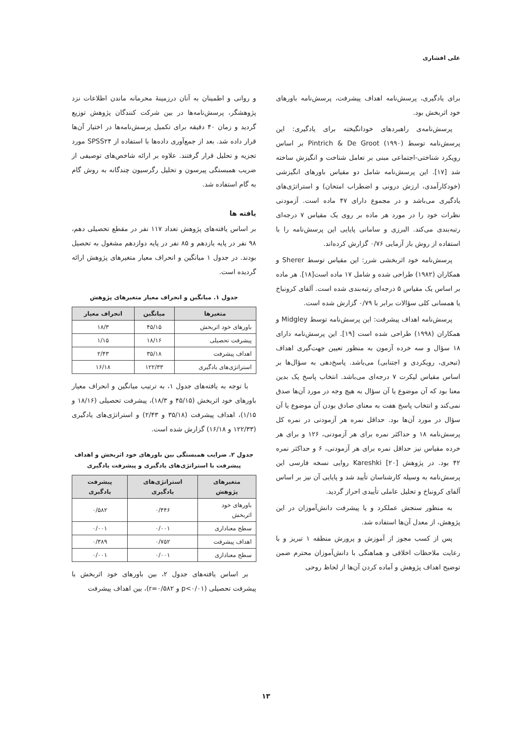علی افشاری
برای یادگیری، پرسش‌نامه اهداف پیشرفت، پرسش‌نامه باورهای خود اثربخش بود.
پرسش‌نامه‌ی راهبردهای خودانگیخته برای یادگیری: این پرسش‌نامه توسط Pintrich & De Groot (۱۹۹۰) بر اساس رویکرد شناختی-اجتماعی مبنی بر تعامل شناخت و انگیزش ساخته شد [۱۷]. این پرسش‌نامه شامل دو مقیاس باورهای انگیزشی (خودکارآمدی، ارزش درونی و اضطراب امتحان) و استراتژی‌های یادگیری می‌باشد و در مجموع دارای ۴۷ ماده است. آزمودنی نظرات خود را در مورد هر ماده بر روی یک مقیاس ۷ درجه‌ای رتبه‌بندی می‌کند. البرزی و سامانی پایایی این پرسش‌نامه را با استفاده از روش باز آزمایی ۰/۷۶ گزارش کرده‌اند.
پرسش‌نامه خود اثربخشی شرر: این مقیاس توسط Sherer و همکاران (۱۹۸۲) طراحی شده و شامل ۱۷ ماده است[۱۸]. هر ماده بر اساس یک مقیاس ۵ درجه‌ای رتبه‌بندی شده است. آلفای کرونباخ یا همسانی کلی سؤالات برابر با ۰/۷۹ گزارش شده است.
پرسش‌نامه اهداف پیشرفت: این پرسش‌نامه توسط Midgley و همکاران (۱۹۹۸) طراحی شده است [۱۹]. این پرسش‌نامه دارای ۱۸ سؤال و سه خرده آزمون به منظور تعیین جهت‌گیری اهداف (تبحری، رویکردی و اجتنابی) می‌باشد. پاسخ‌دهی به سؤال‌ها بر اساس مقیاس لیکرت ۷ درجه‌ای می‌باشد. انتخاب پاسخ یک بدین معنا بود که آن موضوع یا آن سؤال به هیچ وجه در مورد آن‌ها صدق نمی‌کند و انتخاب پاسخ هفت به معنای صادق بودن آن موضوع یا آن سؤال در مورد آن‌ها بود. حداقل نمره هر آزمودنی در نمره کل پرسش‌نامه ۱۸ و حداکثر نمره برای هر آزمودنی، ۱۲۶ و برای هر خرده مقیاس نیز حداقل نمره برای هر آزمودنی، ۶ و حداکثر نمره ۴۲ بود. در پژوهش Kareshki [۲۰] روایی نسخه فارسی این پرسش‌نامه به وسیله کارشناسان تأیید شد و پایایی آن نیز بر اساس آلفای کرونباخ و تحلیل عاملی تأییدی احراز گردید.
به منظور سنجش عملکرد و یا پیشرفت دانش‌آموزان در این پژوهش، از معدل آن‌ها استفاده شد.
پس از کسب مجوز از آموزش و پرورش منطقه ۱ تبریز و با رعایت ملاحظات اخلاقی و هماهنگی با دانش‌آموزان محترم ضمن توضیح اهداف پژوهش و آماده کردن آن‌ها از لحاظ روحی
و روانی و اطمینان به آنان درزمینهٔ محرمانه ماندن اطلاعات نزد پژوهشگر، پرسش‌نامه‌ها در بین شرکت کنندگان پژوهش توزیع گردید و زمان ۴۰ دقیقه برای تکمیل پرسش‌نامه‌ها در اختیار آن‌ها قرار داده شد. بعد از جمع‌آوری داده‌ها با استفاده از SPSS۲۴ مورد تجزیه و تحلیل قرار گرفتند. علاوه بر ارائه شاخص‌های توصیفی از ضریب همبستگی پیرسون و تحلیل رگرسیون چندگانه به روش گام به گام استفاده شد.
یافته ها
بر اساس یافته‌های پژوهش تعداد ۱۱۷ نفر در مقطع تحصیلی دهم، ۹۸ نفر در پایه یازدهم و ۸۵ نفر در پایه دوازدهم مشغول به تحصیل بودند. در جدول ۱ میانگین و انحراف معیار متغیرهای پژوهش ارائه گردیده است.
جدول ۱. میانگین و انحراف معیار متغیرهای پژوهش
| متغیرها | میانگین | انحراف معیار |
| --- | --- | --- |
| باورهای خود اثربخش | ۴۵/۱۵ | ۱۸/۳ |
| پیشرفت تحصیلی | ۱۸/۱۶ | ۱/۱۵ |
| اهداف پیشرفت | ۳۵/۱۸ | ۲/۴۳ |
| استراتژی‌های یادگیری | ۱۲۲/۳۳ | ۱۶/۱۸ |
با توجه به یافته‌های جدول ۱، به ترتیب میانگین و انحراف معیار باورهای خود اثربخش (۴۵/۱۵ و ۱۸/۳)، پیشرفت تحصیلی (۱۸/۱۶ و ۱/۱۵)، اهداف پیشرفت (۳۵/۱۸ و ۲/۴۳) و استراتژی‌های یادگیری (۱۲۲/۳۳ و ۱۶/۱۸) گزارش شده است.
جدول ۲. ضرایب همبستگی بین باورهای خود اثربخش و اهداف پیشرفت با استراتژی‌های یادگیری و پیشرفت یادگیری
| متغیرهای پژوهش | استراتژی‌های یادگیری | پیشرفت یادگیری |
| --- | --- | --- |
| باورهای خود اثربخش | ۰/۴۴۶ | ۰/۵۸۲ |
| سطح معناداری | ۰/۰۰۱ | ۰/۰۰۱ |
| اهداف پیشرفت | ۰/۷۵۲ | ۰/۳۸۹ |
| سطح معناداری | ۰/۰۰۱ | ۰/۰۰۱ |
بر اساس یافته‌های جدول ۲، بین باورهای خود اثربخش با پیشرفت تحصیلی (p<۰/۰۱ و r=۰/۵۸۲)، بین اهداف پیشرفت
۱۳